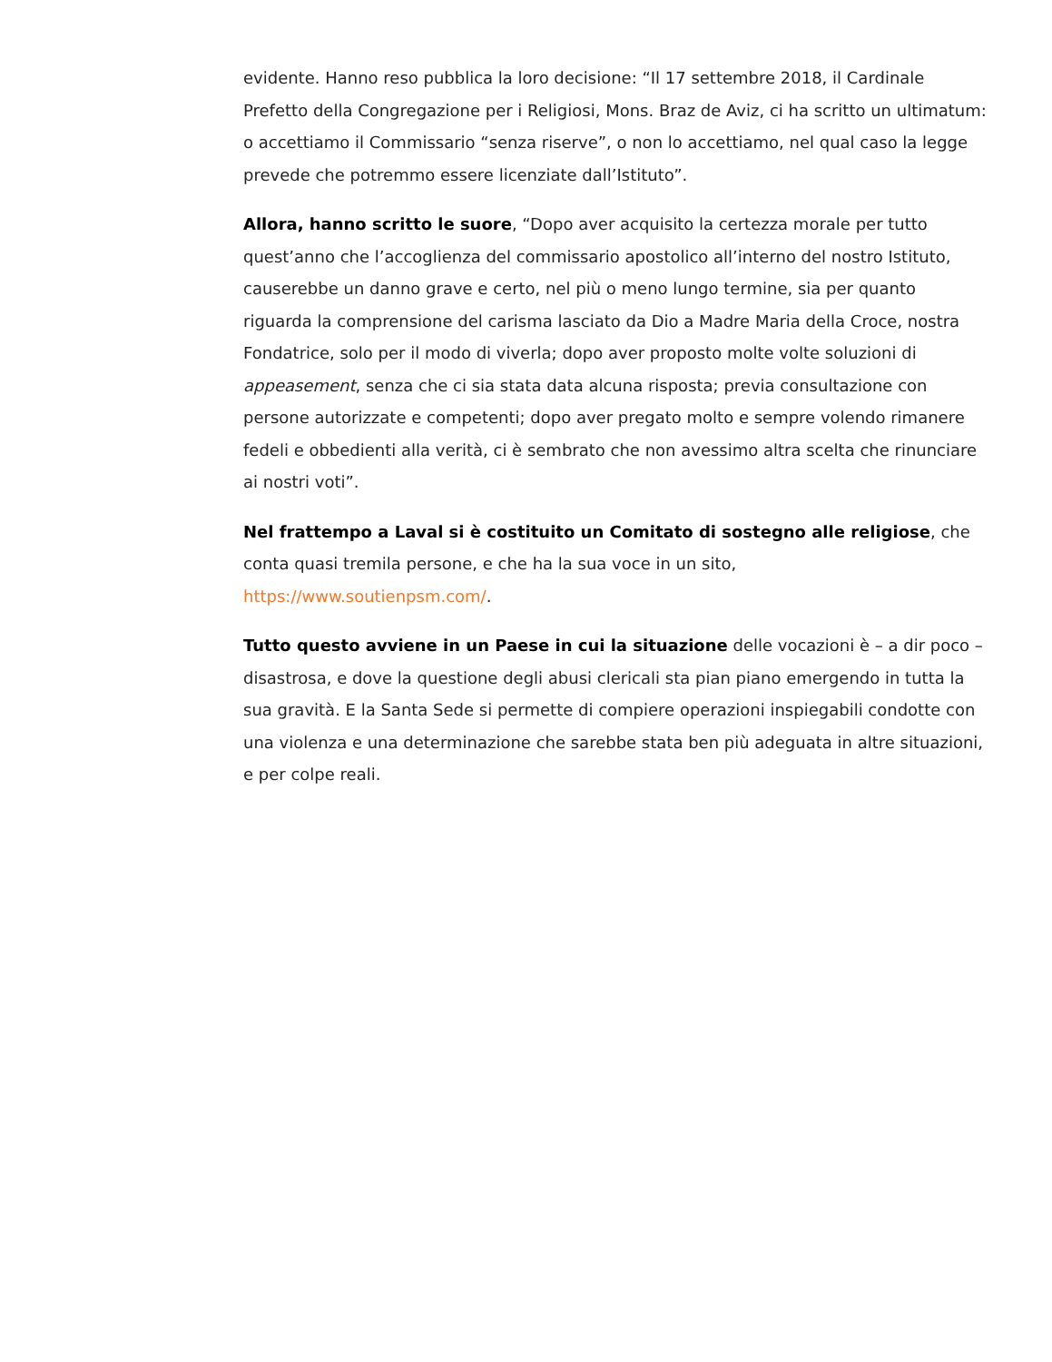evidente. Hanno reso pubblica la loro decisione: “Il 17 settembre 2018, il Cardinale Prefetto della Congregazione per i Religiosi, Mons. Braz de Aviz, ci ha scritto un ultimatum: o accettiamo il Commissario “senza riserve”, o non lo accettiamo, nel qual caso la legge prevede che potremmo essere licenziate dall’Istituto”.
Allora, hanno scritto le suore, “Dopo aver acquisito la certezza morale per tutto quest’anno che l’accoglienza del commissario apostolico all’interno del nostro Istituto, causerebbe un danno grave e certo, nel più o meno lungo termine, sia per quanto riguarda la comprensione del carisma lasciato da Dio a Madre Maria della Croce, nostra Fondatrice, solo per il modo di viverla; dopo aver proposto molte volte soluzioni di appeasement, senza che ci sia stata data alcuna risposta; previa consultazione con persone autorizzate e competenti; dopo aver pregato molto e sempre volendo rimanere fedeli e obbedienti alla verità, ci è sembrato che non avessimo altra scelta che rinunciare ai nostri voti”.
Nel frattempo a Laval si è costituito un Comitato di sostegno alle religiose, che conta quasi tremila persone, e che ha la sua voce in un sito, https://www.soutienpsm.com/.
Tutto questo avviene in un Paese in cui la situazione delle vocazioni è – a dir poco – disastrosa, e dove la questione degli abusi clericali sta pian piano emergendo in tutta la sua gravità. E la Santa Sede si permette di compiere operazioni inspiegabili condotte con una violenza e una determinazione che sarebbe stata ben più adeguata in altre situazioni, e per colpe reali.